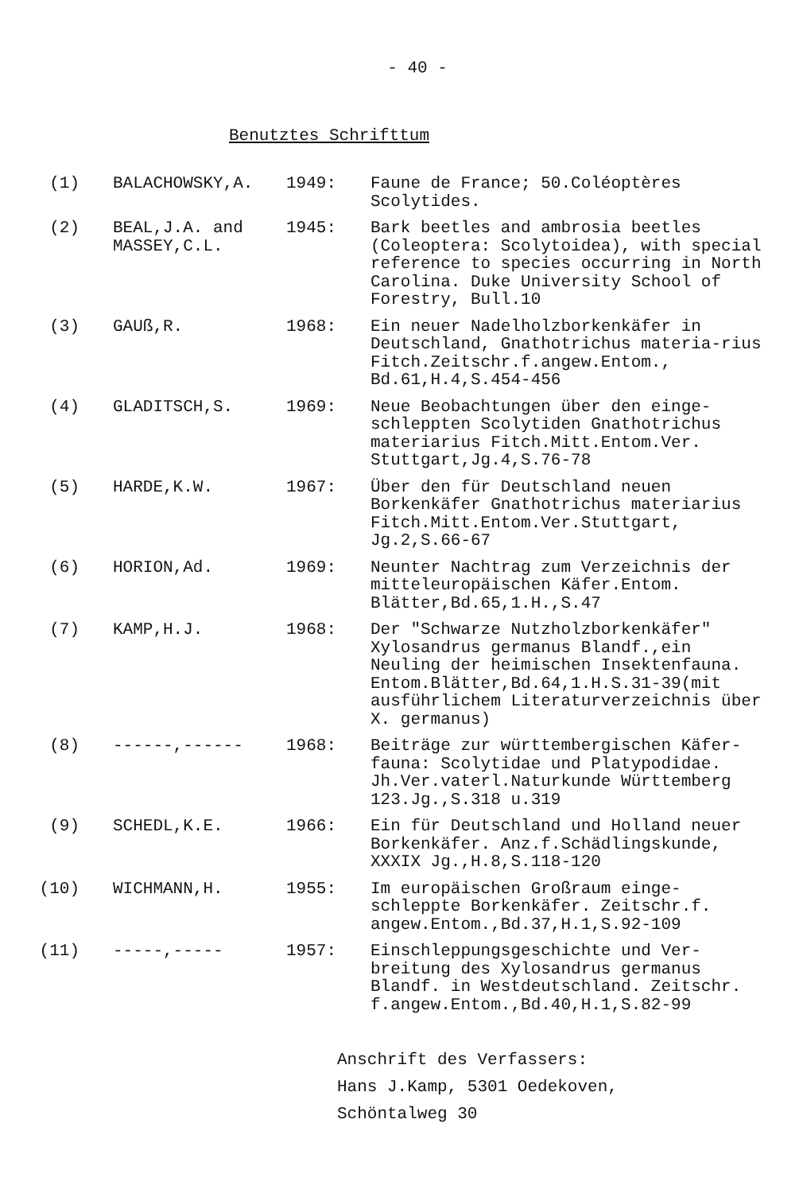- 40 -
Benutztes Schrifttum
| (1) | BALACHOWSKY,A. | 1949: | Faune de France; 50.Coléoptères Scolytides. |
| (2) | BEAL,J.A. and MASSEY,C.L. | 1945: | Bark beetles and ambrosia beetles (Coleoptera: Scolytoidea), with special reference to species occurring in North Carolina. Duke University School of Forestry, Bull.10 |
| (3) | GAUß,R. | 1968: | Ein neuer Nadelholzborkenkäfer in Deutschland, Gnathotrichus materia-rius Fitch.Zeitschr.f.angew.Entom., Bd.61,H.4,S.454-456 |
| (4) | GLADITSCH,S. | 1969: | Neue Beobachtungen über den einge-schleppten Scolytiden Gnathotrichus materiarius Fitch.Mitt.Entom.Ver. Stuttgart,Jg.4,S.76-78 |
| (5) | HARDE,K.W. | 1967: | Über den für Deutschland neuen Borkenkäfer Gnathotrichus materiarius Fitch.Mitt.Entom.Ver.Stuttgart, Jg.2,S.66-67 |
| (6) | HORION,Ad. | 1969: | Neunter Nachtrag zum Verzeichnis der mitteleuropäischen Käfer.Entom. Blätter,Bd.65,1.H.,S.47 |
| (7) | KAMP,H.J. | 1968: | Der "Schwarze Nutzholzborkenkäfer" Xylosandrus germanus Blandf.,ein Neuling der heimischen Insektenfauna. Entom.Blätter,Bd.64,1.H.S.31-39(mit ausführlichem Literaturverzeichnis über X. germanus) |
| (8) | ------,------ | 1968: | Beiträge zur württembergischen Käfer-fauna: Scolytidae und Platypodidae. Jh.Ver.vaterl.Naturkunde Württemberg 123.Jg.,S.318 u.319 |
| (9) | SCHEDL,K.E. | 1966: | Ein für Deutschland und Holland neuer Borkenkäfer. Anz.f.Schädlingskunde, XXXIX Jg.,H.8,S.118-120 |
| (10) | WICHMANN,H. | 1955: | Im europäischen Großraum einge-schleppte Borkenkäfer. Zeitschr.f. angew.Entom.,Bd.37,H.1,S.92-109 |
| (11) | -----,----- | 1957: | Einschleppungsgeschichte und Ver-breitung des Xylosandrus germanus Blandf. in Westdeutschland. Zeitschr. f.angew.Entom.,Bd.40,H.1,S.82-99 |
Anschrift des Verfassers:
Hans J.Kamp, 5301 Oedekoven,
Schöntalweg 30